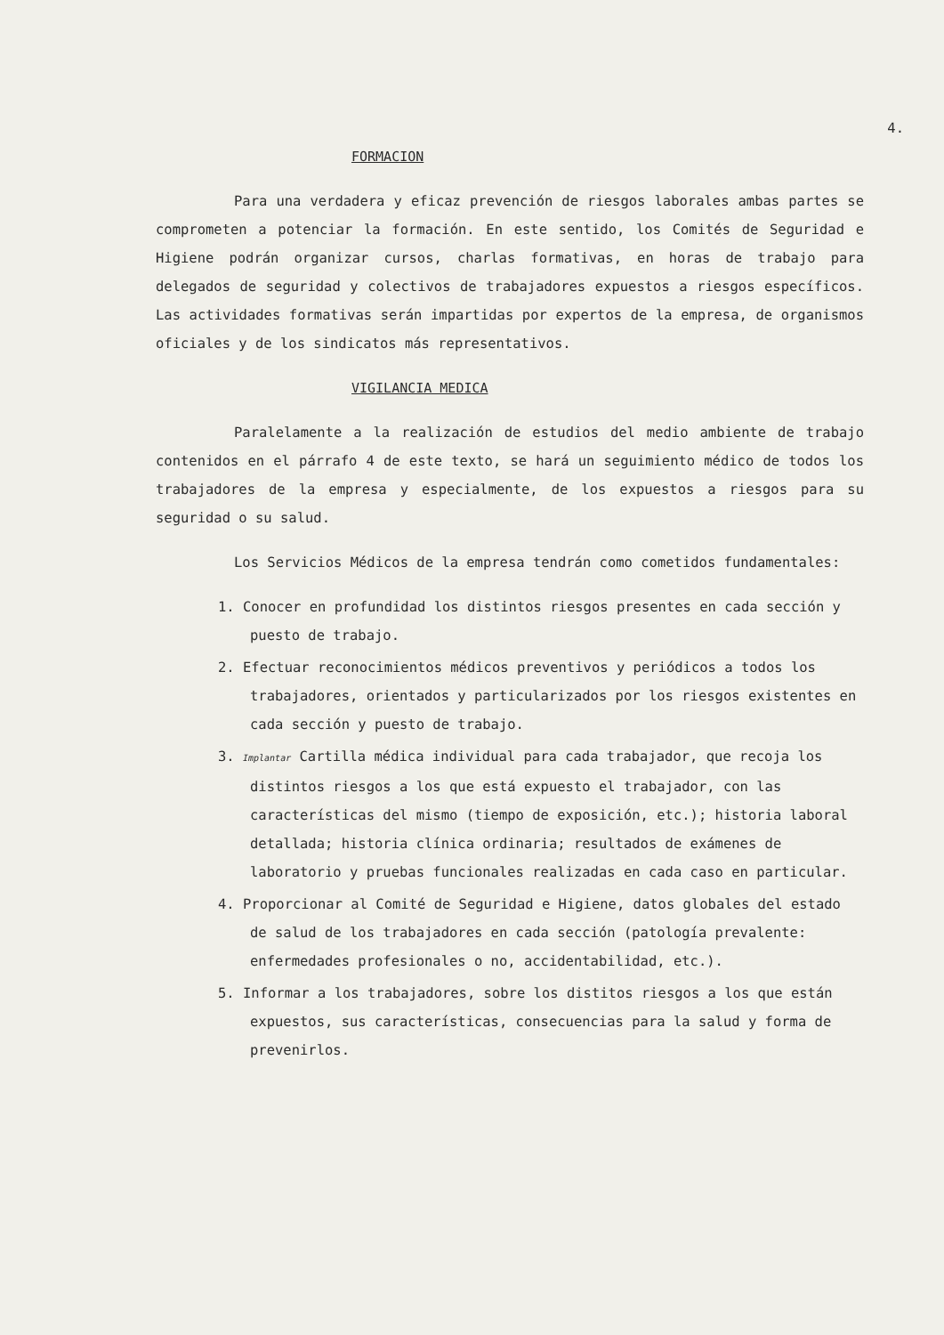4.
FORMACION
Para una verdadera y eficaz prevención de riesgos laborales ambas partes se comprometen a potenciar la formación. En este sentido, los Comités de Seguridad e Higiene podrán organizar cursos, charlas formativas, en horas de trabajo para delegados de seguridad y colectivos de trabajadores expuestos a riesgos específicos. Las actividades formativas serán impartidas por expertos de la empresa, de organismos oficiales y de los sindicatos más representativos.
VIGILANCIA MEDICA
Paralelamente a la realización de estudios del medio ambiente de trabajo contenidos en el párrafo 4 de este texto, se hará un seguimiento médico de todos los trabajadores de la empresa y especialmente, de los expuestos a riesgos para su seguridad o su salud.
Los Servicios Médicos de la empresa tendrán como cometidos fundamentales:
1. Conocer en profundidad los distintos riesgos presentes en cada sección y puesto de trabajo.
2. Efectuar reconocimientos médicos preventivos y periódicos a todos los trabajadores, orientados y particularizados por los riesgos existentes en cada sección y puesto de trabajo.
3. Implantar Cartilla médica individual para cada trabajador, que recoja los distintos riesgos a los que está expuesto el trabajador, con las características del mismo (tiempo de exposición, etc.); historia laboral detallada; historia clínica ordinaria; resultados de exámenes de laboratorio y pruebas funcionales realizadas en cada caso en particular.
4. Proporcionar al Comité de Seguridad e Higiene, datos globales del estado de salud de los trabajadores en cada sección (patología prevalente: enfermedades profesionales o no, accidentabilidad, etc.).
5. Informar a los trabajadores, sobre los distitos riesgos a los que están expuestos, sus características, consecuencias para la salud y forma de prevenirlos.